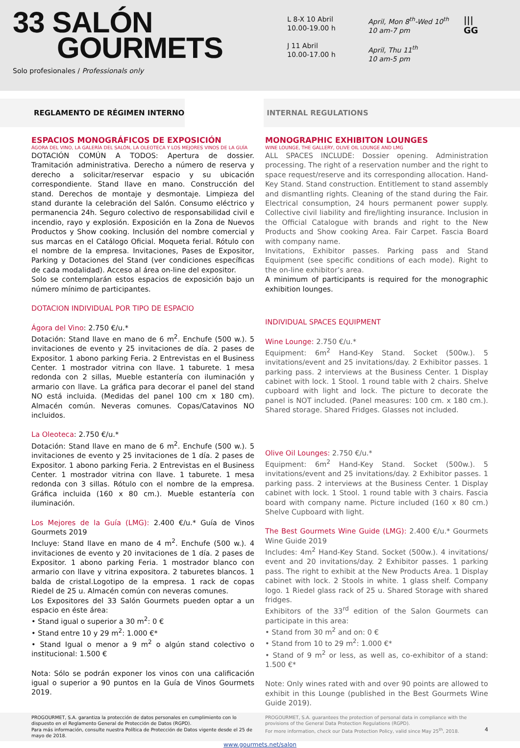33 SALÓN
GOURMETS
Solo profesionales / Professionals only
L 8-X 10 Abril
10.00-19.00 h
J 11 Abril
10.00-17.00 h
April, Mon 8<sup>th</sup>-Wed 10<sup>th</sup>
10 am-7 pm
April, Thu 11<sup>th</sup>
10 am-5 pm
|||
GG
REGLAMENTO DE RÉGIMEN INTERNO INTERNAL REGULATIONS
ESPACIOS MONOGRÁFICOS DE EXPOSICIÓN
ÁGORA DEL VINO, LA GALERÍA DEL SALÓN, LA OLEOTECA Y LOS MEJORES VINOS DE LA GUÍA
DOTACIÓN COMÚN A TODOS: Apertura de dossier. Tramitación administrativa. Derecho a número de reserva y derecho a solicitar/reservar espacio y su ubicación correspondiente. Stand llave en mano. Construcción del stand. Derechos de montaje y desmontaje. Limpieza del stand durante la celebración del Salón. Consumo eléctrico y permanencia 24h. Seguro colectivo de responsabilidad civil e incendio, rayo y explosión. Exposición en la Zona de Nuevos Productos y Show cooking. Inclusión del nombre comercial y sus marcas en el Catálogo Oficial. Moqueta ferial. Rótulo con el nombre de la empresa. Invitaciones, Pases de Expositor, Parking y Dotaciones del Stand (ver condiciones específicas de cada modalidad). Acceso al área on-line del expositor.
Solo se contemplarán estos espacios de exposición bajo un número mínimo de participantes.
DOTACION INDIVIDUAL POR TIPO DE ESPACIO
Ágora del Vino: 2.750 €/u.*
Dotación: Stand llave en mano de 6 m<sup>2</sup>. Enchufe (500 w.). 5 invitaciones de evento y 25 invitaciones de día. 2 pases de Expositor. 1 abono parking Feria. 2 Entrevistas en el Business Center. 1 mostrador vitrina con llave. 1 taburete. 1 mesa redonda con 2 sillas, Mueble estantería con iluminación y armario con llave. La gráfica para decorar el panel del stand NO está incluida. (Medidas del panel 100 cm x 180 cm). Almacén común. Neveras comunes. Copas/Catavinos NO incluidos.
La Oleoteca: 2.750 €/u.*
Dotación: Stand llave en mano de 6 m<sup>2</sup>. Enchufe (500 w.). 5 invitaciones de evento y 25 invitaciones de 1 día. 2 pases de Expositor. 1 abono parking Feria. 2 Entrevistas en el Business Center. 1 mostrador vitrina con llave. 1 taburete. 1 mesa redonda con 3 sillas. Rótulo con el nombre de la empresa. Gráfica incluida (160 x 80 cm.). Mueble estantería con iluminación.
Los Mejores de la Guía (LMG): 2.400 €/u.* Guía de Vinos Gourmets 2019
Incluye: Stand llave en mano de 4 m<sup>2</sup>. Enchufe (500 w.). 4 invitaciones de evento y 20 invitaciones de 1 día. 2 pases de Expositor. 1 abono parking Feria. 1 mostrador blanco con armario con llave y vitrina expositora. 2 taburetes blancos. 1 balda de cristal.Logotipo de la empresa. 1 rack de copas Riedel de 25 u. Almacén común con neveras comunes.
Los Expositores del 33 Salón Gourmets pueden optar a un espacio en éste área:
• Stand igual o superior a 30 m<sup>2</sup>: 0 €
• Stand entre 10 y 29 m<sup>2</sup>: 1.000 €*
• Stand Igual o menor a 9 m<sup>2</sup> o algún stand colectivo o institucional: 1.500 €
Nota: Sólo se podrán exponer los vinos con una calificación igual o superior a 90 puntos en la Guía de Vinos Gourmets 2019.
MONOGRAPHIC EXHIBITON LOUNGES
WINE LOUNGE, THE GALLERY, OLIVE OIL LOUNGE AND LMG
ALL SPACES INCLUDE: Dossier opening. Administration processing. The right of a reservation number and the right to space request/reserve and its corresponding allocation. Hand-Key Stand. Stand construction. Entitlement to stand assembly and dismantling rights. Cleaning of the stand during the Fair. Electrical consumption, 24 hours permanent power supply. Collective civil liability and fire/lighting insurance. Inclusion in the Official Catalogue with brands and right to the New Products and Show cooking Area. Fair Carpet. Fascia Board with company name.
Invitations, Exhibitor passes. Parking pass and Stand Equipment (see specific conditions of each mode). Right to the on-line exhibitor’s area.
A minimum of participants is required for the monographic exhibition lounges.
INDIVIDUAL SPACES EQUIPMENT
Wine Lounge: 2.750 €/u.*
Equipment: 6m<sup>2</sup> Hand-Key Stand. Socket (500w.). 5 invitations/event and 25 invitations/day. 2 Exhibitor passes. 1 parking pass. 2 interviews at the Business Center. 1 Display cabinet with lock. 1 Stool. 1 round table with 2 chairs. Shelve cupboard with light and lock. The picture to decorate the panel is NOT included. (Panel measures: 100 cm. x 180 cm.). Shared storage. Shared Fridges. Glasses not included.
Olive Oil Lounges: 2.750 €/u.*
Equipment: 6m<sup>2</sup> Hand-Key Stand. Socket (500w.). 5 invitations/event and 25 invitations/day. 2 Exhibitor passes. 1 parking pass. 2 interviews at the Business Center. 1 Display cabinet with lock. 1 Stool. 1 round table with 3 chairs. Fascia board with company name. Picture included (160 x 80 cm.) Shelve Cupboard with light.
The Best Gourmets Wine Guide (LMG): 2.400 €/u.* Gourmets Wine Guide 2019
Includes: 4m<sup>2</sup> Hand-Key Stand. Socket (500w.). 4 invitations/ event and 20 invitations/day. 2 Exhibitor passes. 1 parking pass. The right to exhibit at the New Products Area. 1 Display cabinet with lock. 2 Stools in white. 1 glass shelf. Company logo. 1 Riedel glass rack of 25 u. Shared Storage with shared fridges.
Exhibitors of the 33<sup>rd</sup> edition of the Salon Gourmets can participate in this area:
• Stand from 30 m<sup>2</sup> and on: 0 €
• Stand from 10 to 29 m<sup>2</sup>: 1.000 €*
• Stand of 9 m<sup>2</sup> or less, as well as, co-exhibitor of a stand: 1.500 €*
Note: Only wines rated with and over 90 points are allowed to exhibit in this Lounge (published in the Best Gourmets Wine Guide 2019).
PROGOURMET, S.A. garantiza la protección de datos personales en cumplimiento con lo dispuesto en el Reglamento General de Protección de Datos (RGPD).
Para más información, consulte nuestra Política de Protección de Datos vigente desde el 25 de mayo de 2018.
PROGOURMET, S.A. guarantees the protection of personal data in compliance with the provisions of the General Data Protection Regulations (RGPD).
For more information, check our Data Protection Policy, valid since May 25<sup>th</sup>, 2018. 4
www.gourmets.net/salon